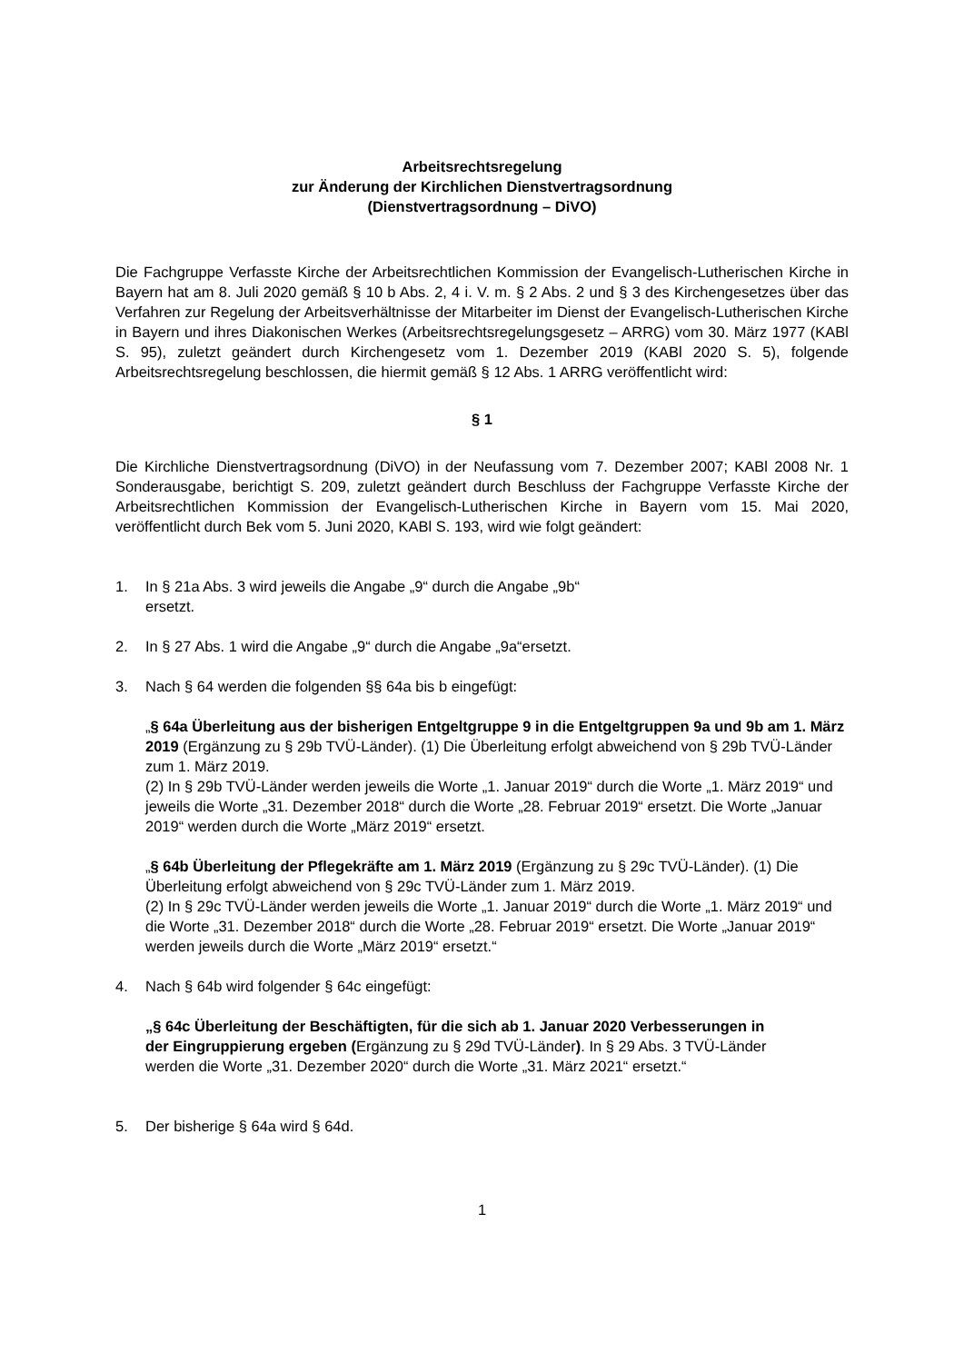Arbeitsrechtsregelung
zur Änderung der Kirchlichen Dienstvertragsordnung
(Dienstvertragsordnung – DiVO)
Die Fachgruppe Verfasste Kirche der Arbeitsrechtlichen Kommission der Evangelisch-Lutherischen Kirche in Bayern hat am 8. Juli 2020 gemäß § 10 b Abs. 2, 4 i. V. m. § 2 Abs. 2 und § 3 des Kirchengesetzes über das Verfahren zur Regelung der Arbeitsverhältnisse der Mitarbeiter im Dienst der Evangelisch-Lutherischen Kirche in Bayern und ihres Diakonischen Werkes (Arbeitsrechtsregelungsgesetz – ARRG) vom 30. März 1977 (KABl S. 95), zuletzt geändert durch Kirchengesetz vom 1. Dezember 2019 (KABl 2020 S. 5), folgende Arbeitsrechtsregelung beschlossen, die hiermit gemäß § 12 Abs. 1 ARRG veröffentlicht wird:
§ 1
Die Kirchliche Dienstvertragsordnung (DiVO) in der Neufassung vom 7. Dezember 2007; KABl 2008 Nr. 1 Sonderausgabe, berichtigt S. 209, zuletzt geändert durch Beschluss der Fachgruppe Verfasste Kirche der Arbeitsrechtlichen Kommission der Evangelisch-Lutherischen Kirche in Bayern vom 15. Mai 2020, veröffentlicht durch Bek vom 5. Juni 2020, KABl S. 193, wird wie folgt geändert:
1. In § 21a Abs. 3 wird jeweils die Angabe „9“ durch die Angabe „9b“
ersetzt.
2. In § 27 Abs. 1 wird die Angabe „9“ durch die Angabe „9a“ersetzt.
3. Nach § 64 werden die folgenden §§ 64a bis b eingefügt:
„§ 64a Überleitung aus der bisherigen Entgeltgruppe 9 in die Entgeltgruppen 9a und 9b am 1. März 2019 (Ergänzung zu § 29b TVÜ-Länder). (1) Die Überleitung erfolgt abweichend von § 29b TVÜ-Länder zum 1. März 2019.
(2) In § 29b TVÜ-Länder werden jeweils die Worte „1. Januar 2019“ durch die Worte „1. März 2019“ und jeweils die Worte „31. Dezember 2018“ durch die Worte „28. Februar 2019“ ersetzt. Die Worte „Januar 2019“ werden durch die Worte „März 2019“ ersetzt.
„§ 64b Überleitung der Pflegekräfte am 1. März 2019 (Ergänzung zu § 29c TVÜ-Länder). (1) Die Überleitung erfolgt abweichend von § 29c TVÜ-Länder zum 1. März 2019.
(2) In § 29c TVÜ-Länder werden jeweils die Worte „1. Januar 2019“ durch die Worte „1. März 2019“ und die Worte „31. Dezember 2018“ durch die Worte „28. Februar 2019“ ersetzt. Die Worte „Januar 2019“ werden jeweils durch die Worte „März 2019“ ersetzt.“
4. Nach § 64b wird folgender § 64c eingefügt:
„§ 64c Überleitung der Beschäftigten, für die sich ab 1. Januar 2020 Verbesserungen in der Eingruppierung ergeben (Ergänzung zu § 29d TVÜ-Länder). In § 29 Abs. 3 TVÜ-Länder werden die Worte „31. Dezember 2020“ durch die Worte „31. März 2021“ ersetzt.“
5. Der bisherige § 64a wird § 64d.
1